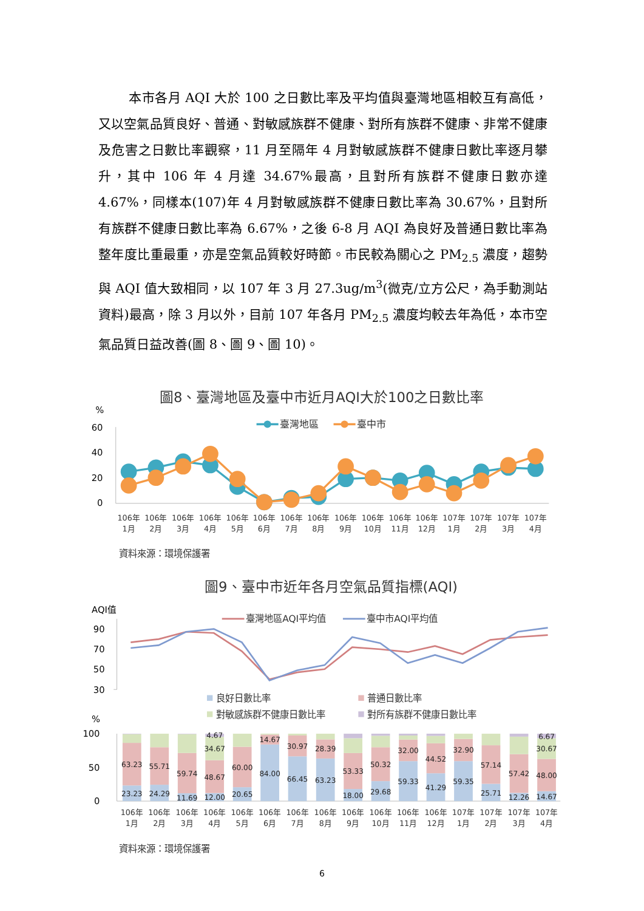本市各月 AQI 大於 100 之日數比率及平均值與臺灣地區相較互有高低，又以空氣品質良好、普通、對敏感族群不健康、對所有族群不健康、非常不健康及危害之日數比率觀察，11 月至隔年 4 月對敏感族群不健康日數比率逐月攀升，其中 106 年 4 月達 34.67%最高，且對所有族群不健康日數亦達 4.67%，同樣本(107)年 4 月對敏感族群不健康日數比率為 30.67%，且對所有族群不健康日數比率為 6.67%，之後 6-8 月 AQI 為良好及普通日數比率為整年度比重最重，亦是空氣品質較好時節。市民較為關心之 PM<sub>2.5</sub> 濃度，趨勢與 AQI 值大致相同，以 107 年 3 月 27.3ug/m<sup>3</sup>(微克/立方公尺，為手動測站資料)最高，除 3 月以外，目前 107 年各月 PM<sub>2.5</sub> 濃度均較去年為低，本市空氣品質日益改善(圖 8、圖 9、圖 10)。
圖8、臺灣地區及臺中市近月AQI大於100之日數比率
%
60
40
20
0
臺灣地區
臺中市
106年
1月
106年
2月
106年
3月
106年
4月
106年
5月
106年
6月
106年
7月
106年
8月
106年
9月
106年
10月
106年
11月
106年
12月
107年
1月
107年
2月
107年
3月
107年
4月
資料來源：環境保護署
圖9、臺中市近年各月空氣品質指標(AQI)
AQI值
90
70
50
30
臺灣地區AQI平均值
臺中市AQI平均值
良好日數比率
普通日數比率
對敏感族群不健康日數比率
對所有族群不健康日數比率
%
100
50
0
63.23
23.23
55.71
24.29
59.74
11.69
4.67
34.67
48.67
12.00
60.00
20.65
14.67
84.00
30.97
66.45
28.39
63.23
53.33
18.00
50.32
29.68
32.00
59.33
44.52
41.29
32.90
59.35
57.14
25.71
57.42
12.26
6.67
30.67
48.00
14.67
106年
1月
106年
2月
106年
3月
106年
4月
106年
5月
106年
6月
106年
7月
106年
8月
106年
9月
106年
10月
106年
11月
106年
12月
107年
1月
107年
2月
107年
3月
107年
4月
資料來源：環境保護署
6